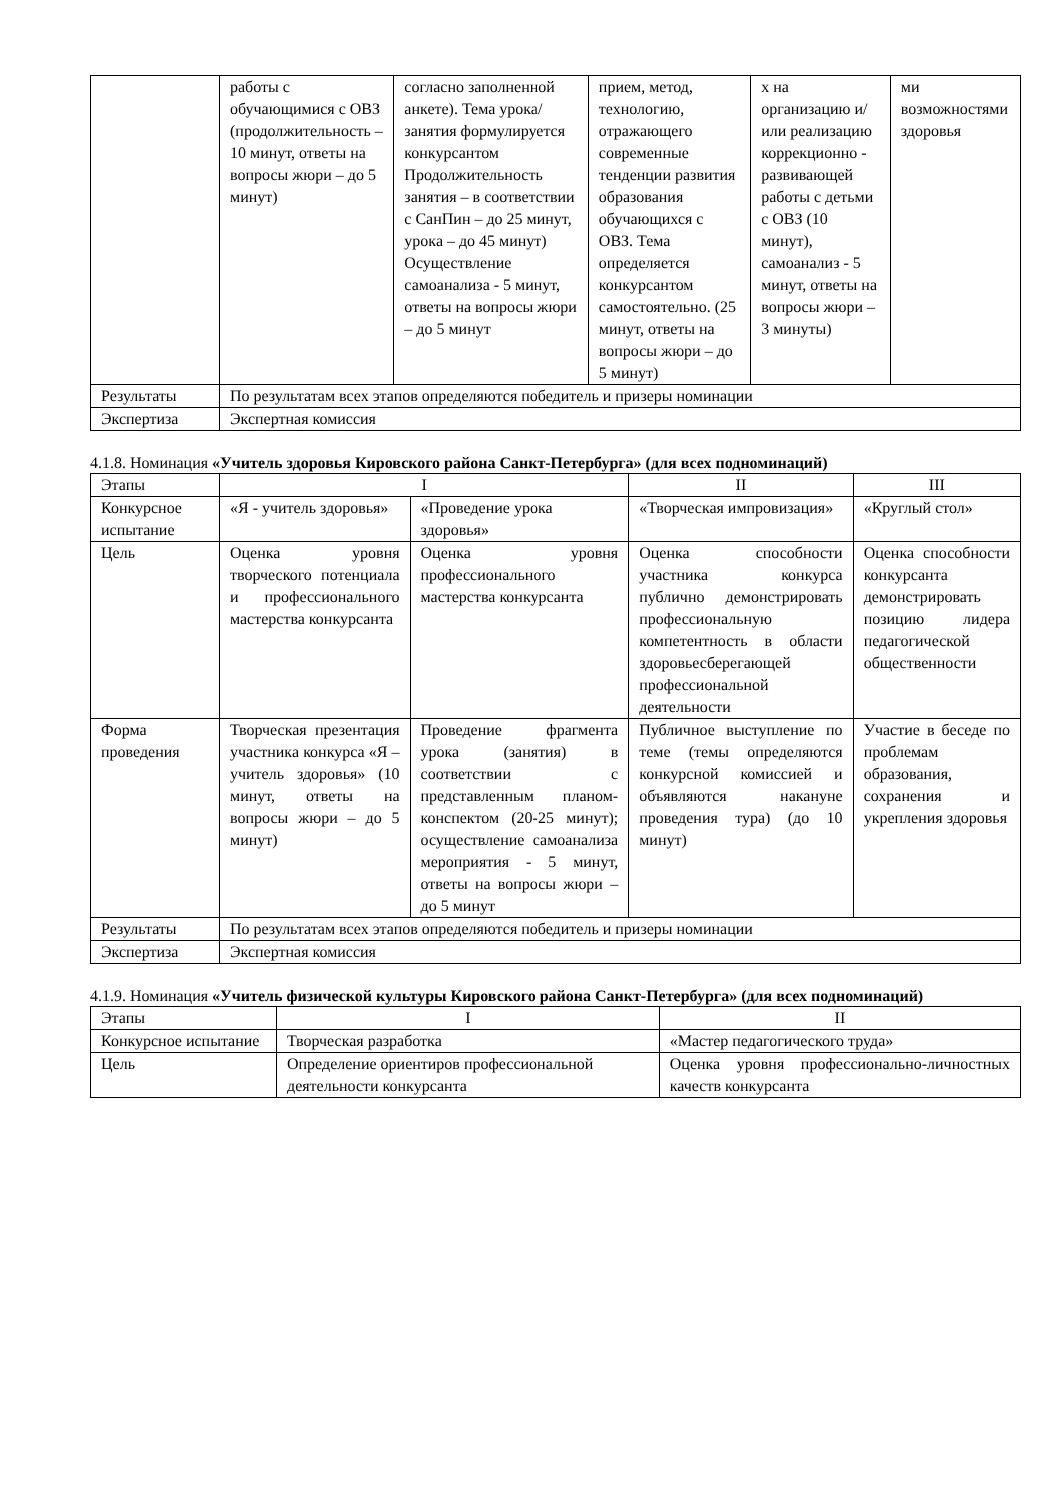| | работы с обучающимися с ОВЗ (продолжительность – 10 минут, ответы на вопросы жюри – до 5 минут) | согласно заполненной анкете). Тема урока/занятия формулируется конкурсантом Продолжительность занятия – в соответствии с СанПин – до 25 минут, урока – до 45 минут) Осуществление самоанализа - 5 минут, ответы на вопросы жюри – до 5 минут | прием, метод, технологию, отражающего современные тенденции развития образования обучающихся с ОВЗ. Тема определяется конкурсантом самостоятельно. (25 минут, ответы на вопросы жюри – до 5 минут) | х на организацию и/или реализацию коррекционно - развивающей работы с детьми с ОВЗ (10 минут), самоанализ - 5 минут, ответы на вопросы жюри – 3 минуты) | ми возможностями здоровья |
| Результаты | По результатам всех этапов определяются победитель и призеры номинации | | | | |
| Экспертиза | Экспертная комиссия | | | | |
4.1.8. Номинация «Учитель здоровья Кировского района Санкт-Петербурга» (для всех подноминаций)
| Этапы | I | | II | III |
| Конкурсное испытание | «Я - учитель здоровья» | «Проведение урока здоровья» | «Творческая импровизация» | «Круглый стол» |
| Цель | Оценка уровня творческого потенциала и профессионального мастерства конкурсанта | Оценка уровня профессионального мастерства конкурсанта | Оценка способности участника конкурса публично демонстрировать профессиональную компетентность в области здоровьесберегающей профессиональной деятельности | Оценка способности конкурсанта демонстрировать позицию лидера педагогической общественности |
| Форма проведения | Творческая презентация участника конкурса «Я – учитель здоровья» (10 минут, ответы на вопросы жюри – до 5 минут) | Проведение фрагмента урока (занятия) в соответствии с представленным планом-конспектом (20-25 минут); осуществление самоанализа мероприятия - 5 минут, ответы на вопросы жюри – до 5 минут | Публичное выступление по теме (темы определяются конкурсной комиссией и объявляются накануне проведения тура) (до 10 минут) | Участие в беседе по проблемам образования, сохранения и укрепления здоровья |
| Результаты | По результатам всех этапов определяются победитель и призеры номинации | | | |
| Экспертиза | Экспертная комиссия | | | |
4.1.9. Номинация «Учитель физической культуры Кировского района Санкт-Петербурга» (для всех подноминаций)
| Этапы | I | II |
| Конкурсное испытание | Творческая разработка | «Мастер педагогического труда» |
| Цель | Определение ориентиров профессиональной деятельности конкурсанта | Оценка уровня профессионально-личностных качеств конкурсанта |